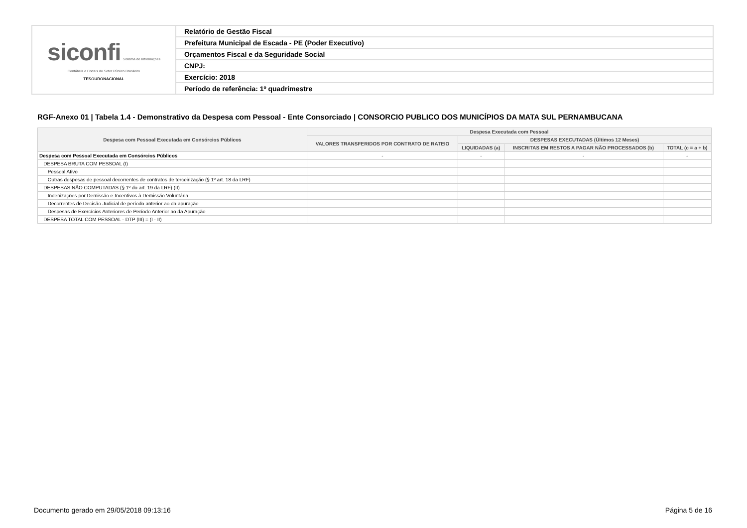| siconfi Sistema de Informações Contábeis e Fiscais do Setor Público Brasileiro TESOURONACIONAL | Relatório de Gestão Fiscal |
| | Prefeitura Municipal de Escada - PE (Poder Executivo) |
| | Orçamentos Fiscal e da Seguridade Social |
| | CNPJ: |
| | Exercício: 2018 |
| | Período de referência: 1º quadrimestre |
RGF-Anexo 01 | Tabela 1.4 - Demonstrativo da Despesa com Pessoal - Ente Consorciado | CONSORCIO PUBLICO DOS MUNICÍPIOS DA MATA SUL PERNAMBUCANA
| Despesa com Pessoal Executada em Consórcios Públicos | Despesa Executada com Pessoal | | | |
| --- | --- | --- | --- | --- |
| | VALORES TRANSFERIDOS POR CONTRATO DE RATEIO | DESPESAS EXECUTADAS (Últimos 12 Meses) | | |
| | | LIQUIDADAS (a) | INSCRITAS EM RESTOS A PAGAR NÃO PROCESSADOS (b) | TOTAL (c = a + b) |
| Despesa com Pessoal Executada em Consórcios Públicos | - | - | - | - |
| DESPESA BRUTA COM PESSOAL (I) | | | | |
| Pessoal Ativo | | | | |
| Outras despesas de pessoal decorrentes de contratos de terceirização (§ 1º art. 18 da LRF) | | | | |
| DESPESAS NÃO COMPUTADAS (§ 1º do art. 19 da LRF) (II) | | | | |
| Indenizações por Demissão e Incentivos à Demissão Voluntária | | | | |
| Decorrentes de Decisão Judicial de período anterior ao da apuração | | | | |
| Despesas de Exercícios Anteriores de Período Anterior ao da Apuração | | | | |
| DESPESA TOTAL COM PESSOAL - DTP (III) = (I - II) | | | | |
Documento gerado em 29/05/2018 09:13:16 Página 5 de 16